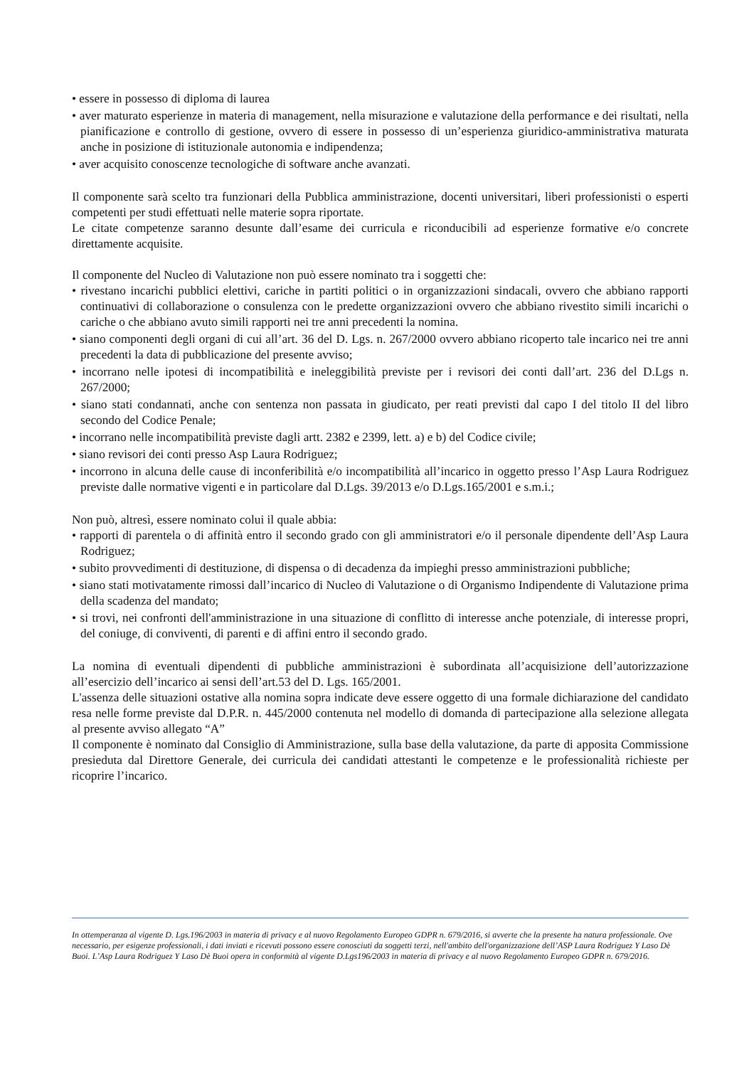• essere in possesso di diploma di laurea
• aver maturato esperienze in materia di management, nella misurazione e valutazione della performance e dei risultati, nella pianificazione e controllo di gestione, ovvero di essere in possesso di un’esperienza giuridico-amministrativa maturata anche in posizione di istituzionale autonomia e indipendenza;
• aver acquisito conoscenze tecnologiche di software anche avanzati.
Il componente sarà scelto tra funzionari della Pubblica amministrazione, docenti universitari, liberi professionisti o esperti competenti per studi effettuati nelle materie sopra riportate.
Le citate competenze saranno desunte dall’esame dei curricula e riconducibili ad esperienze formative e/o concrete direttamente acquisite.
Il componente del Nucleo di Valutazione non può essere nominato tra i soggetti che:
• rivestano incarichi pubblici elettivi, cariche in partiti politici o in organizzazioni sindacali, ovvero che abbiano rapporti continuativi di collaborazione o consulenza con le predette organizzazioni ovvero che abbiano rivestito simili incarichi o cariche o che abbiano avuto simili rapporti nei tre anni precedenti la nomina.
• siano componenti degli organi di cui all’art. 36 del D. Lgs. n. 267/2000 ovvero abbiano ricoperto tale incarico nei tre anni precedenti la data di pubblicazione del presente avviso;
• incorrano nelle ipotesi di incompatibilità e ineleggibilità previste per i revisori dei conti dall’art. 236 del D.Lgs n. 267/2000;
• siano stati condannati, anche con sentenza non passata in giudicato, per reati previsti dal capo I del titolo II del libro secondo del Codice Penale;
• incorrano nelle incompatibilità previste dagli artt. 2382 e 2399, lett. a) e b) del Codice civile;
• siano revisori dei conti presso Asp Laura Rodriguez;
• incorrono in alcuna delle cause di inconferibilità e/o incompatibilità all’incarico in oggetto presso l’Asp Laura Rodriguez previste dalle normative vigenti e in particolare dal D.Lgs. 39/2013 e/o D.Lgs.165/2001 e s.m.i.;
Non può, altresì, essere nominato colui il quale abbia:
• rapporti di parentela o di affinità entro il secondo grado con gli amministratori e/o il personale dipendente dell’Asp Laura Rodriguez;
• subito provvedimenti di destituzione, di dispensa o di decadenza da impieghi presso amministrazioni pubbliche;
• siano stati motivatamente rimossi dall’incarico di Nucleo di Valutazione o di Organismo Indipendente di Valutazione prima della scadenza del mandato;
• si trovi, nei confronti dell'amministrazione in una situazione di conflitto di interesse anche potenziale, di interesse propri, del coniuge, di conviventi, di parenti e di affini entro il secondo grado.
La nomina di eventuali dipendenti di pubbliche amministrazioni è subordinata all’acquisizione dell’autorizzazione all’esercizio dell’incarico ai sensi dell’art.53 del D. Lgs. 165/2001.
L'assenza delle situazioni ostative alla nomina sopra indicate deve essere oggetto di una formale dichiarazione del candidato resa nelle forme previste dal D.P.R. n. 445/2000 contenuta nel modello di domanda di partecipazione alla selezione allegata al presente avviso allegato “A”
Il componente è nominato dal Consiglio di Amministrazione, sulla base della valutazione, da parte di apposita Commissione presieduta dal Direttore Generale, dei curricula dei candidati attestanti le competenze e le professionalità richieste per ricoprire l’incarico.
In ottemperanza al vigente D. Lgs.196/2003 in materia di privacy e al nuovo Regolamento Europeo GDPR n. 679/2016, si avverte che la presente ha natura professionale. Ove necessario, per esigenze professionali, i dati inviati e ricevuti possono essere conosciuti da soggetti terzi, nell'ambito dell'organizzazione dell’ASP Laura Rodriguez Y Laso Dè Buoi. L’Asp Laura Rodriguez Y Laso Dè Buoi opera in conformità al vigente D.Lgs196/2003 in materia di privacy e al nuovo Regolamento Europeo GDPR n. 679/2016.